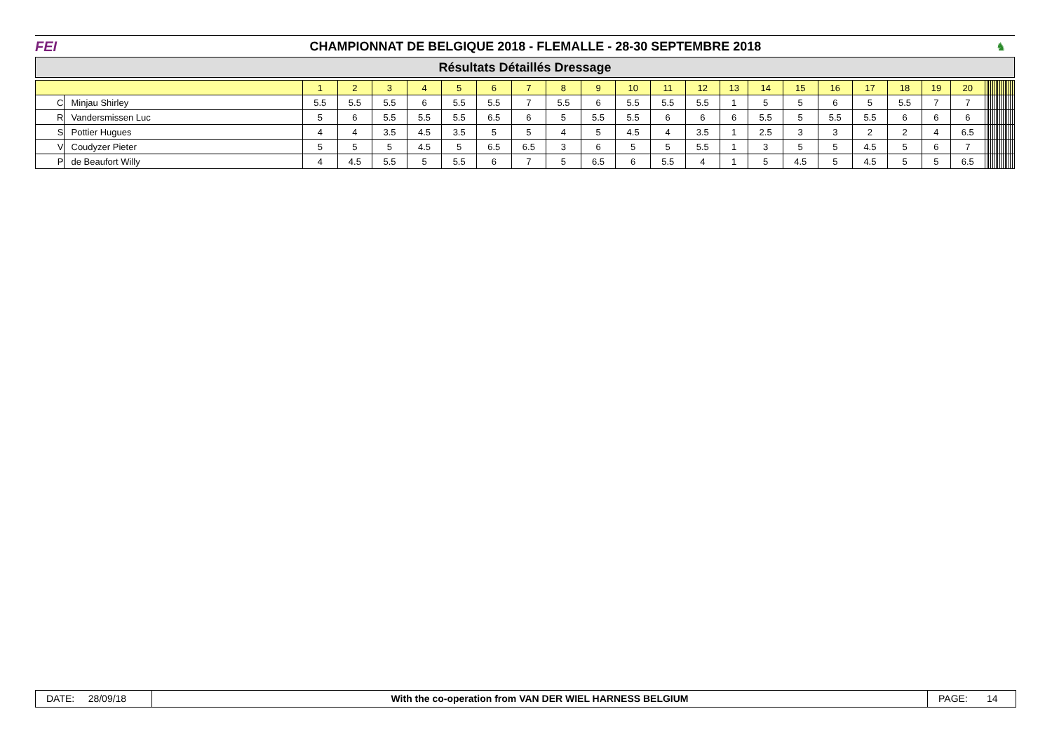FEI
CHAMPIONNAT DE BELGIQUE 2018 - FLEMALLE - 28-30 SEPTEMBRE 2018
♞
Résultats Détaillés Dressage
| | | 1 | 2 | 3 | 4 | 5 | 6 | 7 | 8 | 9 | 10 | 11 | 12 | 13 | 14 | 15 | 16 | 17 | 18 | 19 | 20 | | | | | | | | | | | | | | | | |
| --- | --- | --- | --- | --- | --- | --- | --- | --- | --- | --- | --- | --- | --- | --- | --- | --- | --- | --- | --- | --- | --- | --- | --- | --- | --- | --- | --- | --- | --- | --- | --- | --- | --- | --- | --- | --- | --- |
| C | Minjau Shirley | 5.5 | 5.5 | 5.5 | 6 | 5.5 | 5.5 | 7 | 5.5 | 6 | 5.5 | 5.5 | 5.5 | 1 | 5 | 5 | 6 | 5 | 5.5 | 7 | 7 | | | | | | | | | | | | | | | | |
| R | Vandersmissen Luc | 5 | 6 | 5.5 | 5.5 | 5.5 | 6.5 | 6 | 5 | 5.5 | 5.5 | 6 | 6 | 6 | 5.5 | 5 | 5.5 | 5.5 | 6 | 6 | 6 | | | | | | | | | | | | | | | | |
| S | Pottier Hugues | 4 | 4 | 3.5 | 4.5 | 3.5 | 5 | 5 | 4 | 5 | 4.5 | 4 | 3.5 | 1 | 2.5 | 3 | 3 | 2 | 2 | 4 | 6.5 | | | | | | | | | | | | | | | | |
| V | Coudyzer Pieter | 5 | 5 | 5 | 4.5 | 5 | 6.5 | 6.5 | 3 | 6 | 5 | 5 | 5.5 | 1 | 3 | 5 | 5 | 4.5 | 5 | 6 | 7 | | | | | | | | | | | | | | | | |
| P | de Beaufort Willy | 4 | 4.5 | 5.5 | 5 | 5.5 | 6 | 7 | 5 | 6.5 | 6 | 5.5 | 4 | 1 | 5 | 4.5 | 5 | 4.5 | 5 | 5 | 6.5 | | | | | | | | | | | | | | | | |
DATE: 28/09/18
With the co-operation from VAN DER WIEL HARNESS BELGIUM
PAGE: 14